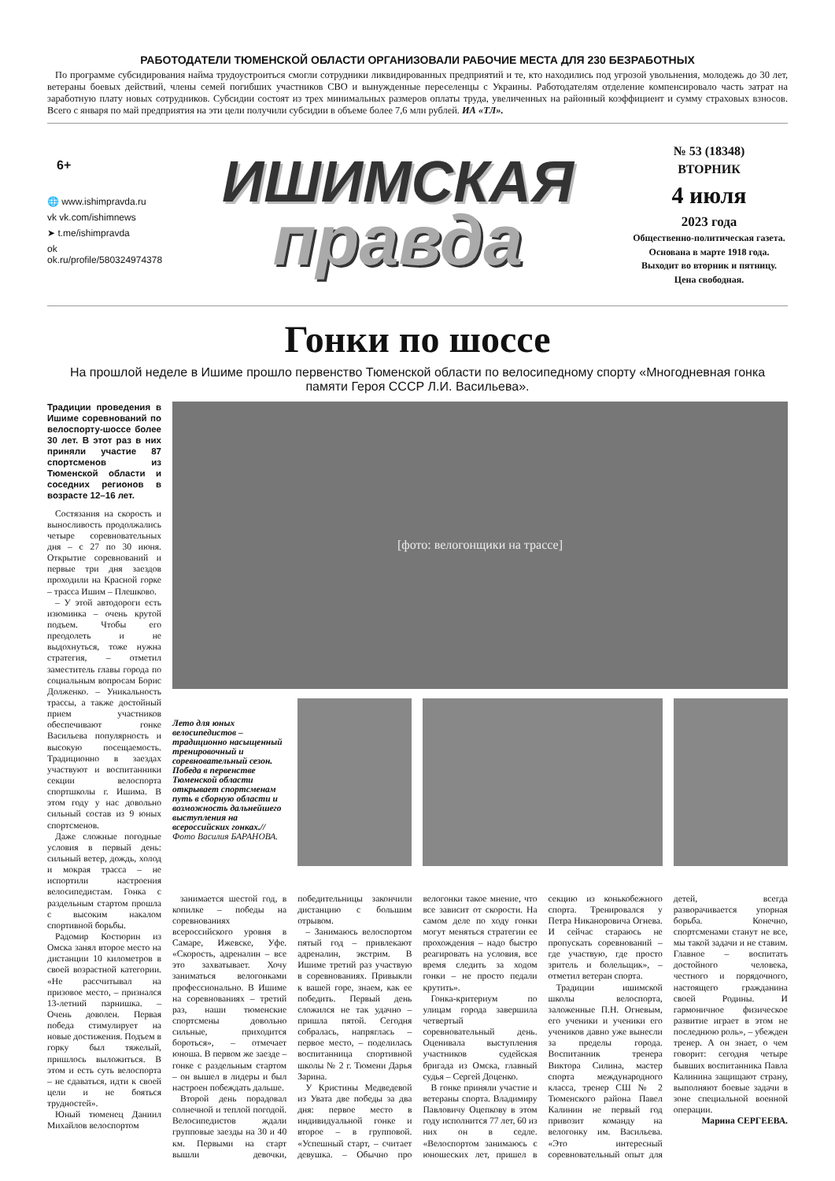РАБОТОДАТЕЛИ ТЮМЕНСКОЙ ОБЛАСТИ ОРГАНИЗОВАЛИ РАБОЧИЕ МЕСТА ДЛЯ 230 БЕЗРАБОТНЫХ
По программе субсидирования найма трудоустроиться смогли сотрудники ликвидированных предприятий и те, кто находились под угрозой увольнения, молодежь до 30 лет, ветераны боевых действий, члены семей погибших участников СВО и вынужденные переселенцы с Украины. Работодателям отделение компенсировало часть затрат на заработную плату новых сотрудников. Субсидии состоят из трех минимальных размеров оплаты труда, увеличенных на районный коэффициент и сумму страховых взносов. Всего с января по май предприятия на эти цели получили субсидии в объеме более 7,6 млн рублей. ИА «ТЛ».
6+
🌐 www.ishimpravda.ru
vk vk.com/ishimnews
➤ t.me/ishimpravda
ok ok.ru/profile/580324974378
ИШИМСКАЯ
правда
№ 53 (18348)
ВТОРНИК
4 июля
2023 года
Общественно-политическая газета.
Основана в марте 1918 года.
Выходит во вторник и пятницу.
Цена свободная.
Гонки по шоссе
На прошлой неделе в Ишиме прошло первенство Тюменской области по велосипедному спорту «Многодневная гонка памяти Героя СССР Л.И. Васильева».
Традиции проведения в Ишиме соревнований по велоспорту-шоссе более 30 лет. В этот раз в них приняли участие 87 спортсменов из Тюменской области и соседних регионов в возрасте 12–16 лет.
Состязания на скорость и выносливость продолжались четыре соревновательных дня – с 27 по 30 июня. Открытие соревнований и первые три дня заездов проходили на Красной горке – трасса Ишим – Плешково.
– У этой автодороги есть изюминка – очень крутой подъем. Чтобы его преодолеть и не выдохнуться, тоже нужна стратегия, – отметил заместитель главы города по социальным вопросам Борис Долженко. – Уникальность трассы, а также достойный прием участников обеспечивают гонке Васильева популярность и высокую посещаемость. Традиционно в заездах участвуют и воспитанники секции велоспорта спортшколы г. Ишима. В этом году у нас довольно сильный состав из 9 юных спортсменов.
Даже сложные погодные условия в первый день: сильный ветер, дождь, холод и мокрая трасса – не испортили настроения велосипедистам. Гонка с раздельным стартом прошла с высоким накалом спортивной борьбы.
Радомир Костюрин из Омска занял второе место на дистанции 10 километров в своей возрастной категории. «Не рассчитывал на призовое место, – признался 13-летний парнишка. – Очень доволен. Первая победа стимулирует на новые достижения. Подъем в горку был тяжелый, пришлось выложиться. В этом и есть суть велоспорта – не сдаваться, идти к своей цели и не бояться трудностей».
Юный тюменец Даниил Михайлов велоспортом
[фото: велогонщики на трассе]
Лето для юных велосипедистов – традиционно насыщенный тренировочный и соревновательный сезон. Победа в первенстве Тюменской области открывает спортсменам путь в сборную области и возможность дальнейшего выступления на всероссийских гонках.//Фото Василия БАРАНОВА.
занимается шестой год, в копилке – победы на соревнованиях всероссийского уровня в Самаре, Ижевске, Уфе. «Скорость, адреналин – все это захватывает. Хочу заниматься велогонками профессионально. В Ишиме на соревнованиях – третий раз, наши тюменские спортсмены довольно сильные, приходится бороться», – отмечает юноша. В первом же заезде – гонке с раздельным стартом – он вышел в лидеры и был настроен побеждать дальше.
Второй день порадовал солнечной и теплой погодой. Велосипедистов ждали групповые заезды на 30 и 40 км. Первыми на старт вышли девочки, победительницы закончили дистанцию с большим отрывом.
– Занимаюсь велоспортом пятый год – привлекают адреналин, экстрим. В Ишиме третий раз участвую в соревнованиях. Привыкли к вашей горе, знаем, как ее победить. Первый день сложился не так удачно – пришла пятой. Сегодня собралась, напряглась – первое место, – поделилась воспитанница спортивной школы № 2 г. Тюмени Дарья Зарина.
У Кристины Медведевой из Увата две победы за два дня: первое место в индивидуальной гонке и второе – в групповой. «Успешный старт, – считает девушка. – Обычно про велогонки такое мнение, что все зависит от скорости. На самом деле по ходу гонки могут меняться стратегии ее прохождения – надо быстро реагировать на условия, все время следить за ходом гонки – не просто педали крутить».
Гонка-критериум по улицам города завершила четвертый соревновательный день. Оценивала выступления участников судейская бригада из Омска, главный судья – Сергей Доценко.
В гонке приняли участие и ветераны спорта. Владимиру Павловичу Оцепкову в этом году исполнится 77 лет, 60 из них он в седле. «Велоспортом занимаюсь с юношеских лет, пришел в секцию из конькобежного спорта. Тренировался у Петра Никаноровича Огнева. И сейчас стараюсь не пропускать соревнований – где участвую, где просто зритель и болельщик», – отметил ветеран спорта.
Традиции ишимской школы велоспорта, заложенные П.Н. Огневым, его ученики и ученики его учеников давно уже вынесли за пределы города. Воспитанник тренера Виктора Силина, мастер спорта международного класса, тренер СШ № 2 Тюменского района Павел Калинин не первый год привозит команду на велогонку им. Васильева. «Это интересный соревновательный опыт для детей, всегда разворачивается упорная борьба. Конечно, спортсменами станут не все, мы такой задачи и не ставим. Главное – воспитать достойного человека, честного и порядочного, настоящего гражданина своей Родины. И гармоничное физическое развитие играет в этом не последнюю роль», – убежден тренер. А он знает, о чем говорит: сегодня четыре бывших воспитанника Павла Калинина защищают страну, выполняют боевые задачи в зоне специальной военной операции.
Марина СЕРГЕЕВА.